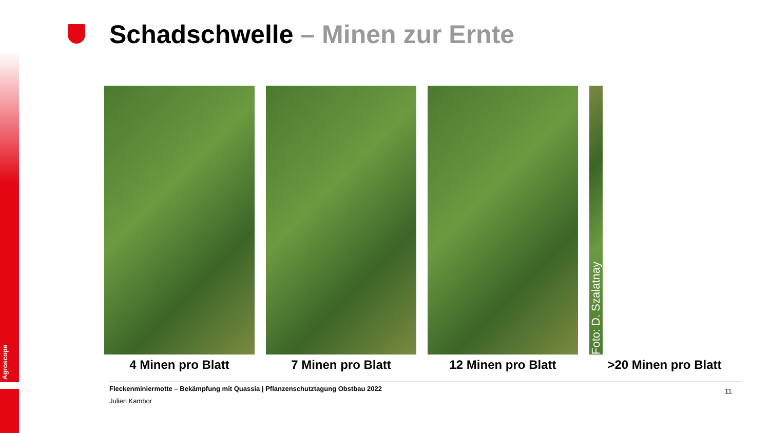Agroscope
Schadschwelle – Minen zur Ernte
4 Minen pro Blatt 7 Minen pro Blatt 12 Minen pro Blatt
Foto: D. Szalatnay
>20 Minen pro Blatt
Fleckenminiermotte – Bekämpfung mit Quassia | Pflanzenschutztagung Obstbau 2022
Julien Kambor
11